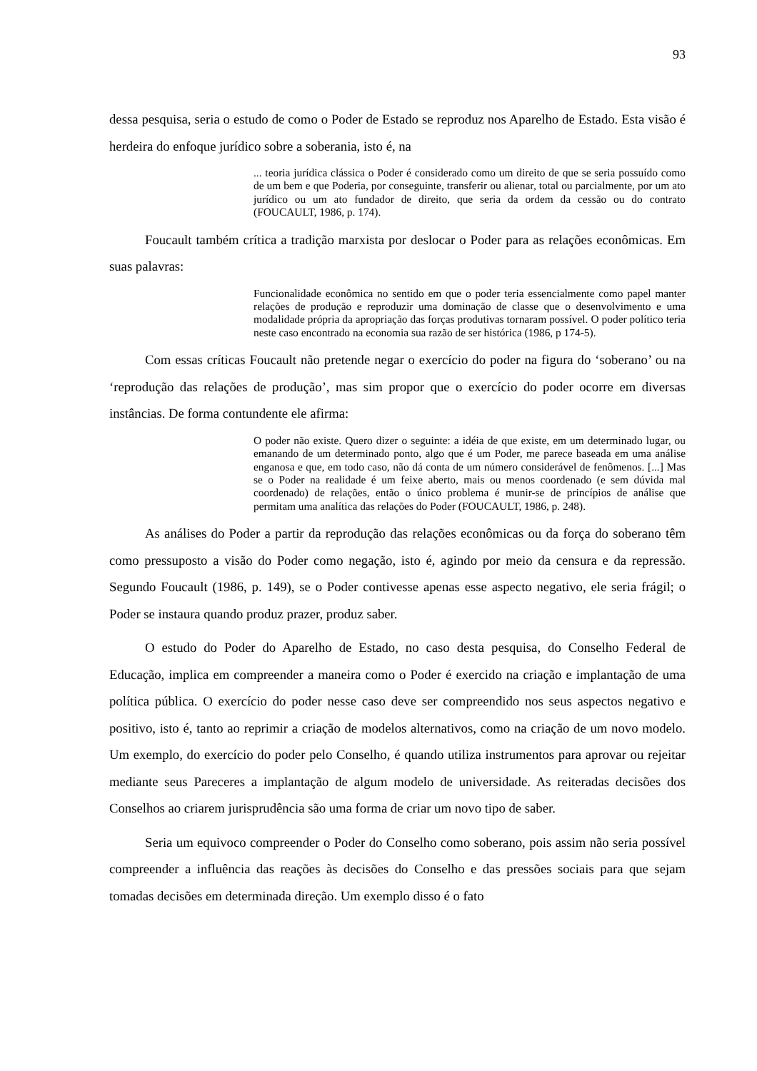93
dessa pesquisa, seria o estudo de como o Poder de Estado se reproduz nos Aparelho de Estado. Esta visão é herdeira do enfoque jurídico sobre a soberania, isto é, na
... teoria jurídica clássica o Poder é considerado como um direito de que se seria possuído como de um bem e que Poderia, por conseguinte, transferir ou alienar, total ou parcialmente, por um ato jurídico ou um ato fundador de direito, que seria da ordem da cessão ou do contrato (FOUCAULT, 1986, p. 174).
Foucault também crítica a tradição marxista por deslocar o Poder para as relações econômicas. Em suas palavras:
Funcionalidade econômica no sentido em que o poder teria essencialmente como papel manter relações de produção e reproduzir uma dominação de classe que o desenvolvimento e uma modalidade própria da apropriação das forças produtivas tornaram possível. O poder político teria neste caso encontrado na economia sua razão de ser histórica (1986, p 174-5).
Com essas críticas Foucault não pretende negar o exercício do poder na figura do ‘soberano’ ou na ‘reprodução das relações de produção’, mas sim propor que o exercício do poder ocorre em diversas instâncias. De forma contundente ele afirma:
O poder não existe. Quero dizer o seguinte: a idéia de que existe, em um determinado lugar, ou emanando de um determinado ponto, algo que é um Poder, me parece baseada em uma análise enganosa e que, em todo caso, não dá conta de um número considerável de fenômenos. [...] Mas se o Poder na realidade é um feixe aberto, mais ou menos coordenado (e sem dúvida mal coordenado) de relações, então o único problema é munir-se de princípios de análise que permitam uma analítica das relações do Poder (FOUCAULT, 1986, p. 248).
As análises do Poder a partir da reprodução das relações econômicas ou da força do soberano têm como pressuposto a visão do Poder como negação, isto é, agindo por meio da censura e da repressão. Segundo Foucault (1986, p. 149), se o Poder contivesse apenas esse aspecto negativo, ele seria frágil; o Poder se instaura quando produz prazer, produz saber.
O estudo do Poder do Aparelho de Estado, no caso desta pesquisa, do Conselho Federal de Educação, implica em compreender a maneira como o Poder é exercido na criação e implantação de uma política pública. O exercício do poder nesse caso deve ser compreendido nos seus aspectos negativo e positivo, isto é, tanto ao reprimir a criação de modelos alternativos, como na criação de um novo modelo. Um exemplo, do exercício do poder pelo Conselho, é quando utiliza instrumentos para aprovar ou rejeitar mediante seus Pareceres a implantação de algum modelo de universidade. As reiteradas decisões dos Conselhos ao criarem jurisprudência são uma forma de criar um novo tipo de saber.
Seria um equivoco compreender o Poder do Conselho como soberano, pois assim não seria possível compreender a influência das reações às decisões do Conselho e das pressões sociais para que sejam tomadas decisões em determinada direção. Um exemplo disso é o fato